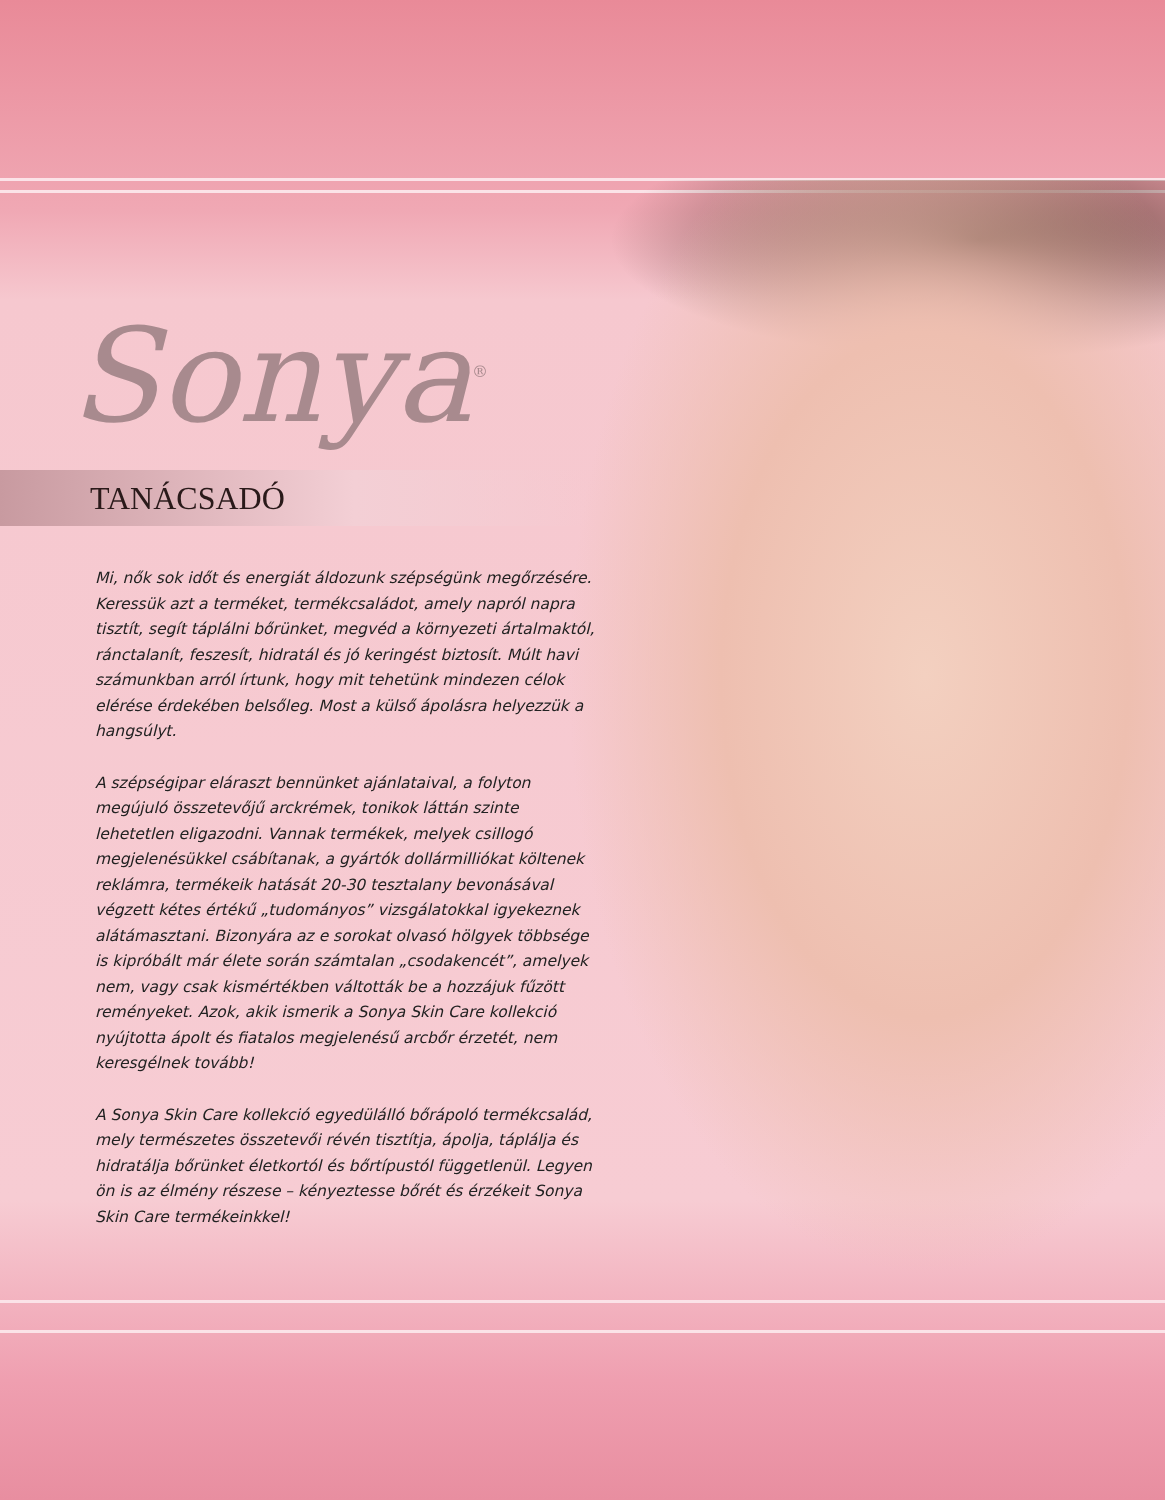Sonya<sup>®</sup>
TANÁCSADÓ
Mi, nők sok időt és energiát áldozunk szépségünk megőrzésére. Keressük azt a terméket, termékcsaládot, amely napról napra tisztít, segít táplálni bőrünket, megvéd a környezeti ártalmaktól, ránctalanít, feszesít, hidratál és jó keringést biztosít. Múlt havi számunkban arról írtunk, hogy mit tehetünk mindezen célok elérése érdekében belsőleg. Most a külső ápolásra helyezzük a hangsúlyt.
A szépségipar eláraszt bennünket ajánlataival, a folyton megújuló összetevőjű arckrémek, tonikok láttán szinte lehetetlen eligazodni. Vannak termékek, melyek csillogó megjelenésükkel csábítanak, a gyártók dollármilliókat költenek reklámra, termékeik hatását 20-30 tesztalany bevonásával végzett kétes értékű „tudományos” vizsgálatokkal igyekeznek alátámasztani. Bizonyára az e sorokat olvasó hölgyek többsége is kipróbált már élete során számtalan „csodakencét”, amelyek nem, vagy csak kismértékben váltották be a hozzájuk fűzött reményeket. Azok, akik ismerik a Sonya Skin Care kollekció nyújtotta ápolt és fiatalos megjelenésű arcbőr érzetét, nem keresgélnek tovább!
A Sonya Skin Care kollekció egyedülálló bőrápoló termékcsalád, mely természetes összetevői révén tisztítja, ápolja, táplálja és hidratálja bőrünket életkortól és bőrtípustól függetlenül. Legyen ön is az élmény részese – kényeztesse bőrét és érzékeit Sonya Skin Care termékeinkkel!